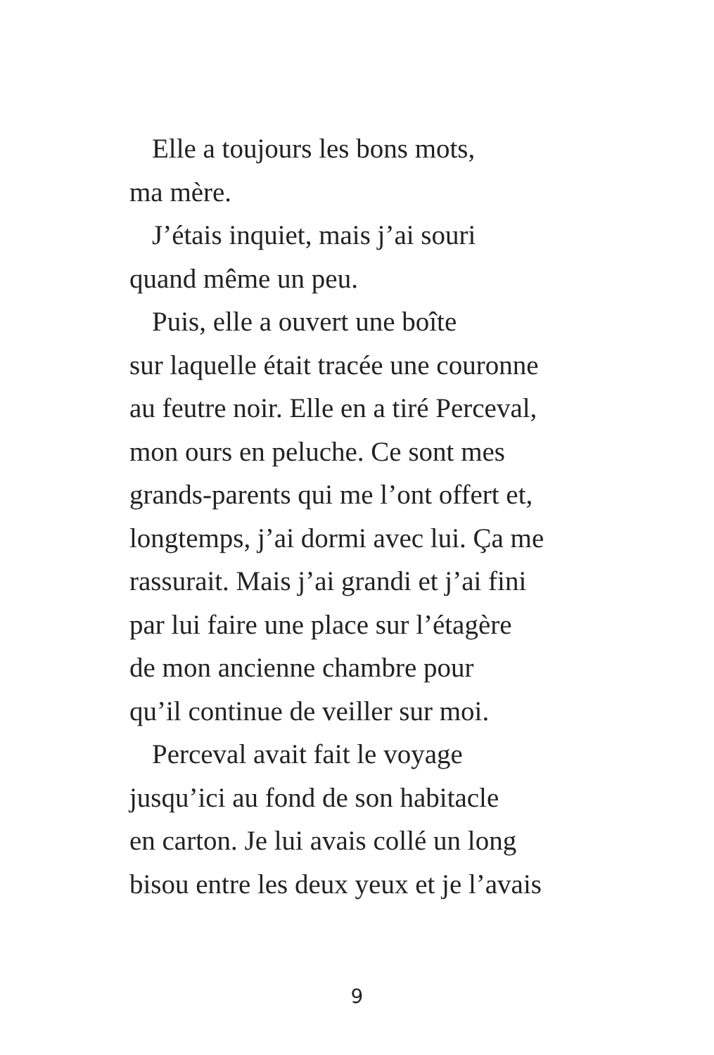Elle a toujours les bons mots,
ma mère.
J’étais inquiet, mais j’ai souri
quand même un peu.
Puis, elle a ouvert une boîte
sur laquelle était tracée une couronne
au feutre noir. Elle en a tiré Perceval,
mon ours en peluche. Ce sont mes
grands-parents qui me l’ont offert et,
longtemps, j’ai dormi avec lui. Ça me
rassurait. Mais j’ai grandi et j’ai fini
par lui faire une place sur l’étagère
de mon ancienne chambre pour
qu’il continue de veiller sur moi.
Perceval avait fait le voyage
jusqu’ici au fond de son habitacle
en carton. Je lui avais collé un long
bisou entre les deux yeux et je l’avais
9